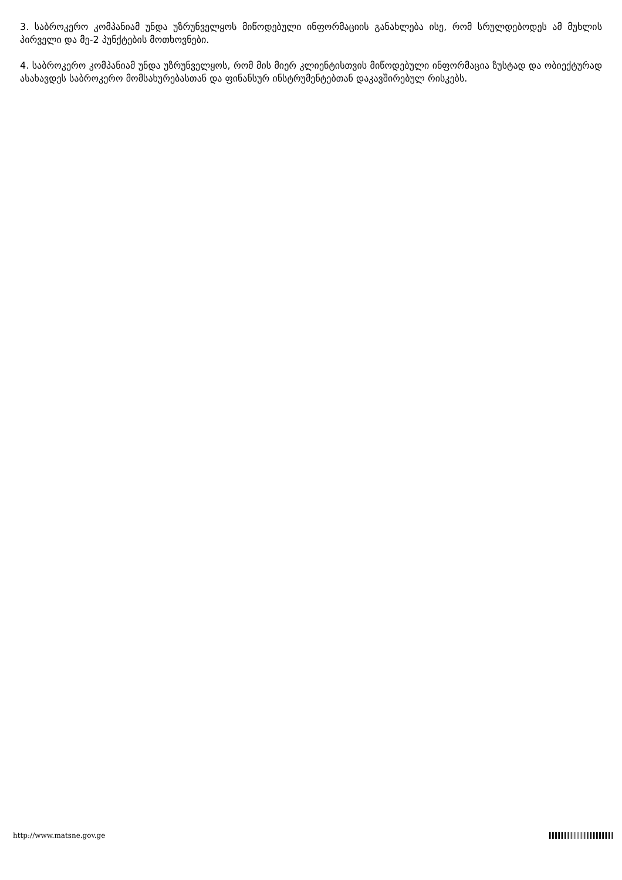3. საბროკერო კომპანიამ უნდა უზრუნველყოს მიწოდებული ინფორმაციის განახლება ისე, რომ სრულდებოდეს ამ მუხლის პირველი და მე-2 პუნქტების მოთხოვნები.
4. საბროკერო კომპანიამ უნდა უზრუნველყოს, რომ მის მიერ კლიენტისთვის მიწოდებული ინფორმაცია ზუსტად და ობიექტურად ასახავდეს საბროკერო მომსახურებასთან და ფინანსურ ინსტრუმენტებთან დაკავშირებულ რისკებს.
http://www.matsne.gov.ge